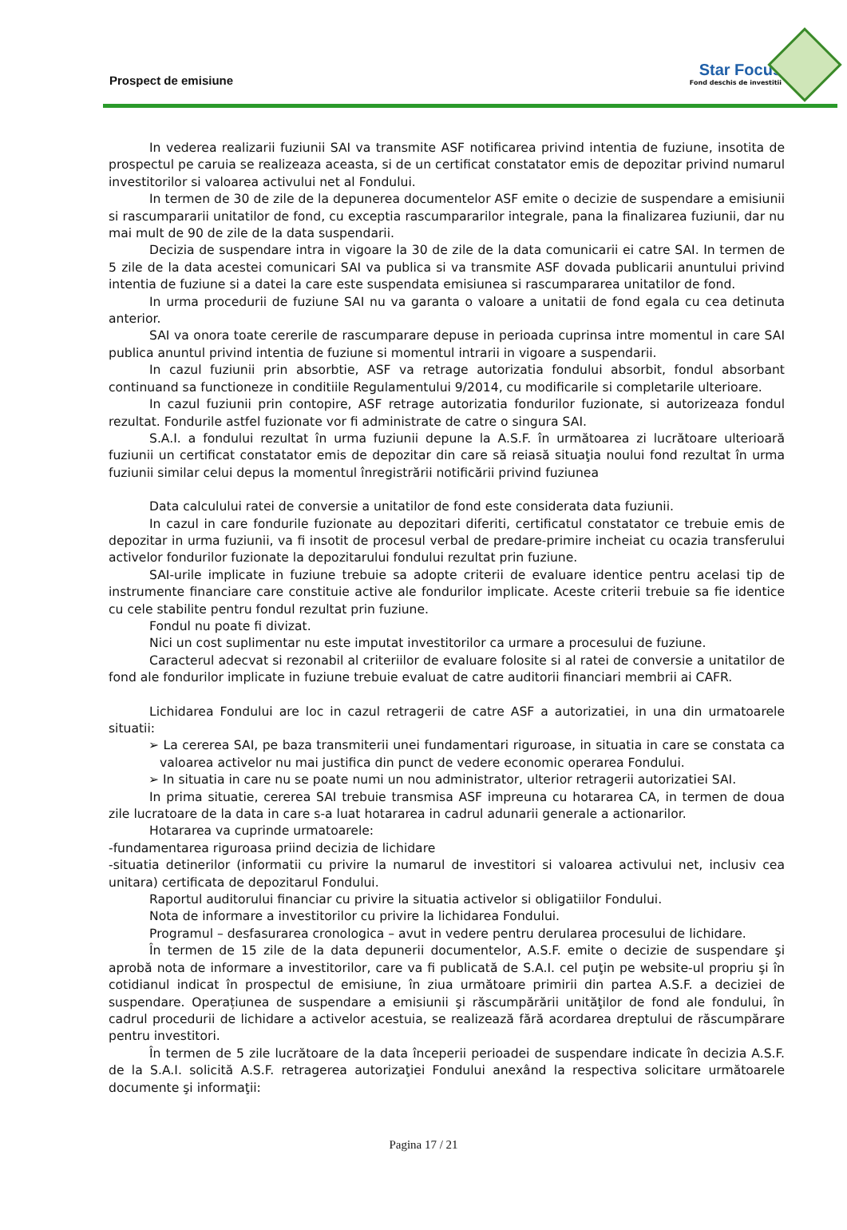Prospect de emisiune
Star Focus
Fond deschis de investitii
In vederea realizarii fuziunii SAI va transmite ASF notificarea privind intentia de fuziune, insotita de prospectul pe caruia se realizeaza aceasta, si de un certificat constatator emis de depozitar privind numarul investitorilor si valoarea activului net al Fondului.
In termen de 30 de zile de la depunerea documentelor ASF emite o decizie de suspendare a emisiunii si rascumpararii unitatilor de fond, cu exceptia rascumpararilor integrale, pana la finalizarea fuziunii, dar nu mai mult de 90 de zile de la data suspendarii.
Decizia de suspendare intra in vigoare la 30 de zile de la data comunicarii ei catre SAI. In termen de 5 zile de la data acestei comunicari SAI va publica si va transmite ASF dovada publicarii anuntului privind intentia de fuziune si a datei la care este suspendata emisiunea si rascumpararea unitatilor de fond.
In urma procedurii de fuziune SAI nu va garanta o valoare a unitatii de fond egala cu cea detinuta anterior.
SAI va onora toate cererile de rascumparare depuse in perioada cuprinsa intre momentul in care SAI publica anuntul privind intentia de fuziune si momentul intrarii in vigoare a suspendarii.
In cazul fuziunii prin absorbtie, ASF va retrage autorizatia fondului absorbit, fondul absorbant continuand sa functioneze in conditiile Regulamentului 9/2014, cu modificarile si completarile ulterioare.
In cazul fuziunii prin contopire, ASF retrage autorizatia fondurilor fuzionate, si autorizeaza fondul rezultat. Fondurile astfel fuzionate vor fi administrate de catre o singura SAI.
S.A.I. a fondului rezultat în urma fuziunii depune la A.S.F. în următoarea zi lucrătoare ulterioară fuziunii un certificat constatator emis de depozitar din care să reiasă situaţia noului fond rezultat în urma fuziunii similar celui depus la momentul înregistrării notificării privind fuziunea
Data calculului ratei de conversie a unitatilor de fond este considerata data fuziunii.
In cazul in care fondurile fuzionate au depozitari diferiti, certificatul constatator ce trebuie emis de depozitar in urma fuziunii, va fi insotit de procesul verbal de predare-primire incheiat cu ocazia transferului activelor fondurilor fuzionate la depozitarului fondului rezultat prin fuziune.
SAI-urile implicate in fuziune trebuie sa adopte criterii de evaluare identice pentru acelasi tip de instrumente financiare care constituie active ale fondurilor implicate. Aceste criterii trebuie sa fie identice cu cele stabilite pentru fondul rezultat prin fuziune.
Fondul nu poate fi divizat.
Nici un cost suplimentar nu este imputat investitorilor ca urmare a procesului de fuziune.
Caracterul adecvat si rezonabil al criteriilor de evaluare folosite si al ratei de conversie a unitatilor de fond ale fondurilor implicate in fuziune trebuie evaluat de catre auditorii financiari membrii ai CAFR.
Lichidarea Fondului are loc in cazul retragerii de catre ASF a autorizatiei, in una din urmatoarele situatii:
➢ La cererea SAI, pe baza transmiterii unei fundamentari riguroase, in situatia in care se constata ca valoarea activelor nu mai justifica din punct de vedere economic operarea Fondului.
➢ In situatia in care nu se poate numi un nou administrator, ulterior retragerii autorizatiei SAI.
In prima situatie, cererea SAI trebuie transmisa ASF impreuna cu hotararea CA, in termen de doua zile lucratoare de la data in care s-a luat hotararea in cadrul adunarii generale a actionarilor.
Hotararea va cuprinde urmatoarele:
-fundamentarea riguroasa priind decizia de lichidare
-situatia detinerilor (informatii cu privire la numarul de investitori si valoarea activului net, inclusiv cea unitara) certificata de depozitarul Fondului.
Raportul auditorului financiar cu privire la situatia activelor si obligatiilor Fondului.
Nota de informare a investitorilor cu privire la lichidarea Fondului.
Programul – desfasurarea cronologica – avut in vedere pentru derularea procesului de lichidare.
În termen de 15 zile de la data depunerii documentelor, A.S.F. emite o decizie de suspendare şi aprobă nota de informare a investitorilor, care va fi publicată de S.A.I. cel puţin pe website-ul propriu şi în cotidianul indicat în prospectul de emisiune, în ziua următoare primirii din partea A.S.F. a deciziei de suspendare. Operațiunea de suspendare a emisiunii şi răscumpărării unităţilor de fond ale fondului, în cadrul procedurii de lichidare a activelor acestuia, se realizează fără acordarea dreptului de răscumpărare pentru investitori.
În termen de 5 zile lucrătoare de la data începerii perioadei de suspendare indicate în decizia A.S.F. de la S.A.I. solicită A.S.F. retragerea autorizaţiei Fondului anexând la respectiva solicitare următoarele documente şi informaţii:
Pagina 17 / 21